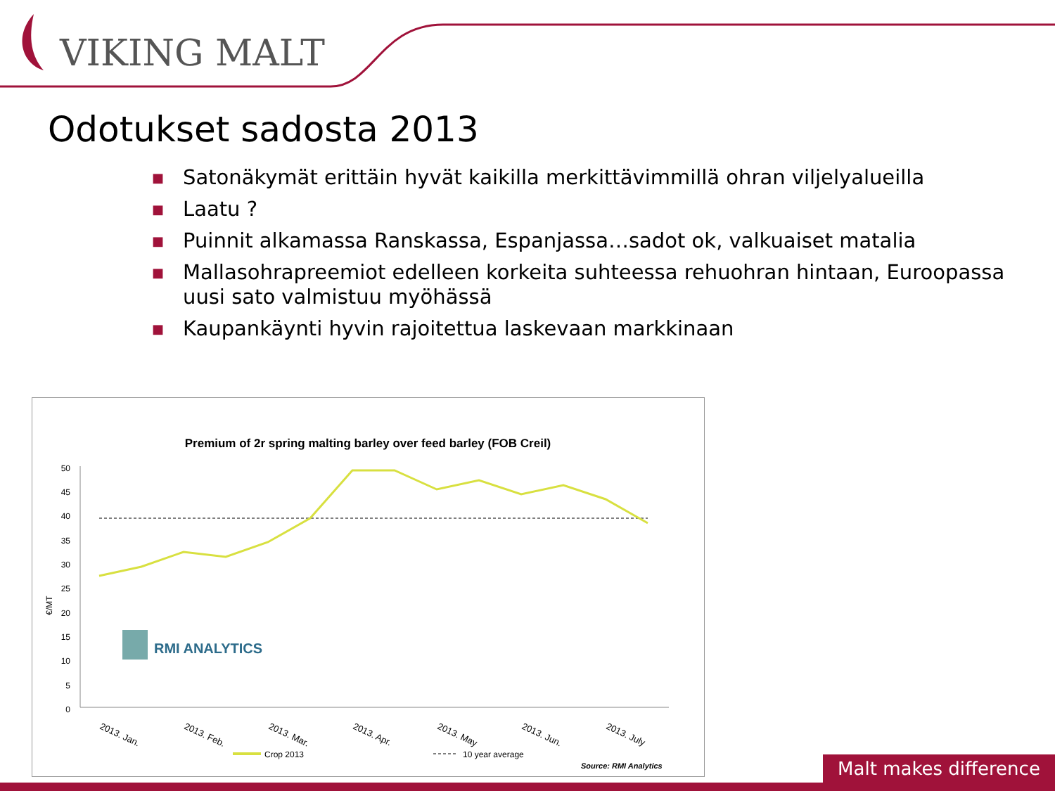VIKING MALT
Odotukset sadosta 2013
■ Satonäkymät erittäin hyvät kaikilla merkittävimmillä ohran viljelyalueilla
■ Laatu ?
■ Puinnit alkamassa Ranskassa, Espanjassa…sadot ok, valkuaiset matalia
■ Mallasohrapreemiot edelleen korkeita suhteessa rehuohran hintaan, Euroopassa uusi sato valmistuu myöhässä
■ Kaupankäynti hyvin rajoitettua laskevaan markkinaan
Premium of 2r spring malting barley over feed barley (FOB Creil)
€/MT
50
45
40
35
30
25
20
15
10
5
0
2013. Jan.
2013. Feb.
2013. Mar.
2013. Apr.
2013. May
2013. Jun.
2013. July
RMI ANALYTICS
Crop 2013
10 year average
Source: RMI Analytics
Malt makes difference